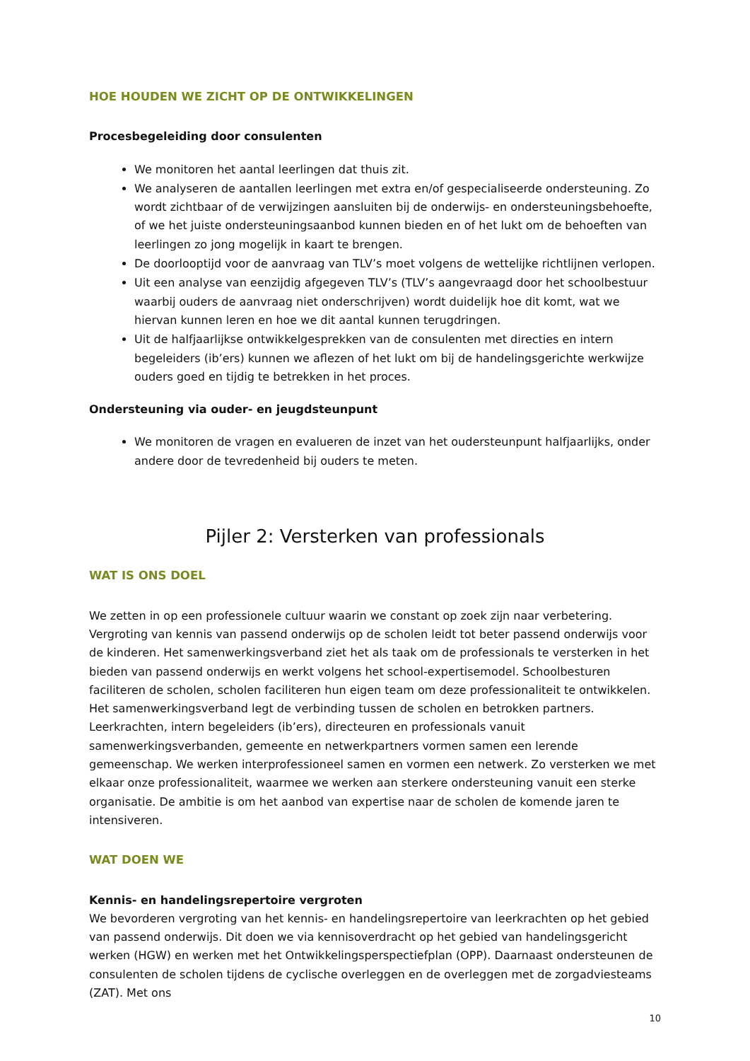HOE HOUDEN WE ZICHT OP DE ONTWIKKELINGEN
Procesbegeleiding door consulenten
We monitoren het aantal leerlingen dat thuis zit.
We analyseren de aantallen leerlingen met extra en/of gespecialiseerde ondersteuning. Zo wordt zichtbaar of de verwijzingen aansluiten bij de onderwijs- en ondersteuningsbehoefte, of we het juiste ondersteuningsaanbod kunnen bieden en of het lukt om de behoeften van leerlingen zo jong mogelijk in kaart te brengen.
De doorlooptijd voor de aanvraag van TLV’s moet volgens de wettelijke richtlijnen verlopen.
Uit een analyse van eenzijdig afgegeven TLV’s (TLV’s aangevraagd door het schoolbestuur waarbij ouders de aanvraag niet onderschrijven) wordt duidelijk hoe dit komt, wat we hiervan kunnen leren en hoe we dit aantal kunnen terugdringen.
Uit de halfjaarlijkse ontwikkelgesprekken van de consulenten met directies en intern begeleiders (ib’ers) kunnen we aflezen of het lukt om bij de handelingsgerichte werkwijze ouders goed en tijdig te betrekken in het proces.
Ondersteuning via ouder- en jeugdsteunpunt
We monitoren de vragen en evalueren de inzet van het oudersteunpunt halfjaarlijks, onder andere door de tevredenheid bij ouders te meten.
Pijler 2: Versterken van professionals
WAT IS ONS DOEL
We zetten in op een professionele cultuur waarin we constant op zoek zijn naar verbetering. Vergroting van kennis van passend onderwijs op de scholen leidt tot beter passend onderwijs voor de kinderen. Het samenwerkingsverband ziet het als taak om de professionals te versterken in het bieden van passend onderwijs en werkt volgens het school-expertisemodel. Schoolbesturen faciliteren de scholen, scholen faciliteren hun eigen team om deze professionaliteit te ontwikkelen. Het samenwerkingsverband legt de verbinding tussen de scholen en betrokken partners. Leerkrachten, intern begeleiders (ib’ers), directeuren en professionals vanuit samenwerkingsverbanden, gemeente en netwerkpartners vormen samen een lerende gemeenschap. We werken interprofessioneel samen en vormen een netwerk. Zo versterken we met elkaar onze professionaliteit, waarmee we werken aan sterkere ondersteuning vanuit een sterke organisatie. De ambitie is om het aanbod van expertise naar de scholen de komende jaren te intensiveren.
WAT DOEN WE
Kennis- en handelingsrepertoire vergroten
We bevorderen vergroting van het kennis- en handelingsrepertoire van leerkrachten op het gebied van passend onderwijs. Dit doen we via kennisoverdracht op het gebied van handelingsgericht werken (HGW) en werken met het Ontwikkelingsperspectiefplan (OPP). Daarnaast ondersteunen de consulenten de scholen tijdens de cyclische overleggen en de overleggen met de zorgadviesteams (ZAT). Met ons
10